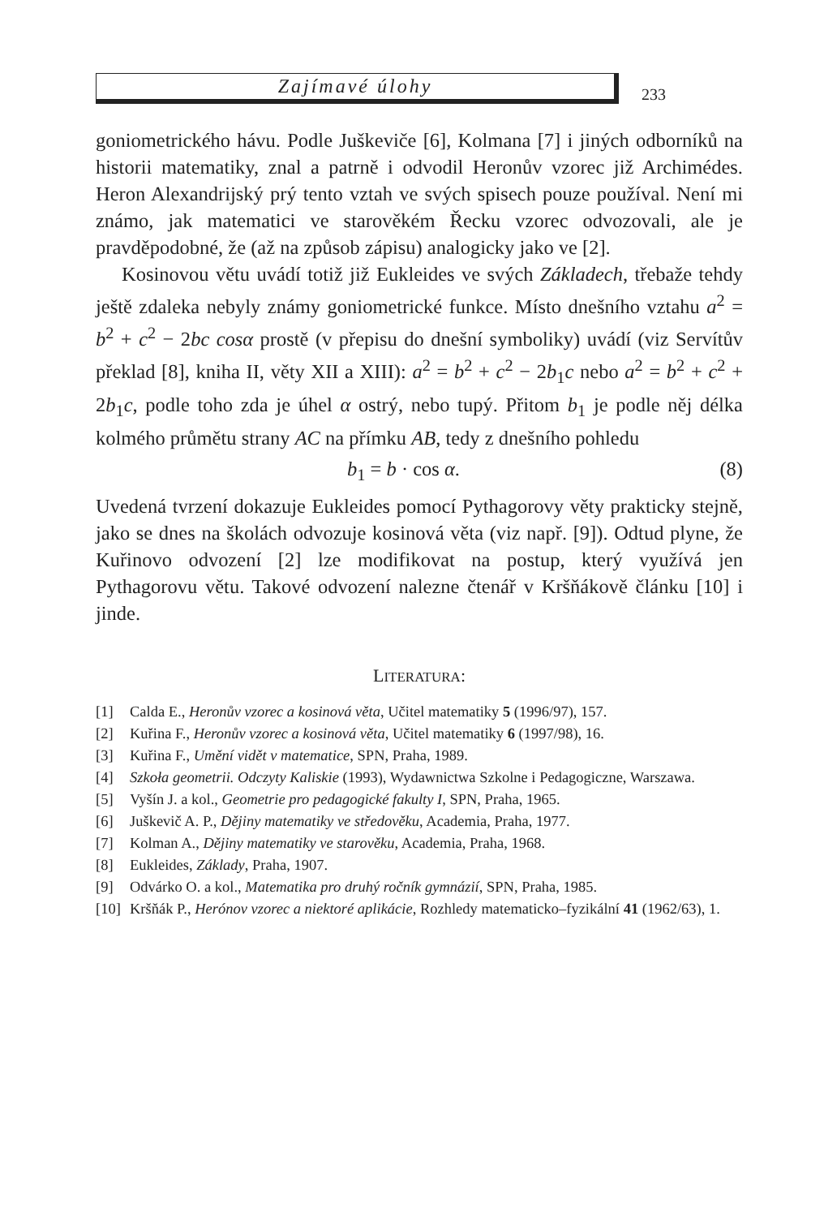Zajímavé úlohy
233
goniometrického hávu. Podle Juškeviče [6], Kolmana [7] i jiných odborníků na historii matematiky, znal a patrně i odvodil Heronův vzorec již Archimédes. Heron Alexandrijský prý tento vztah ve svých spisech pouze používal. Není mi známo, jak matematici ve starověkém Řecku vzorec odvozovali, ale je pravděpodobné, že (až na způsob zápisu) analogicky jako ve [2].
Kosinovou větu uvádí totiž již Eukleides ve svých Základech, třebaže tehdy ještě zdaleka nebyly známy goniometrické funkce. Místo dnešního vztahu a<sup>2</sup> = b<sup>2</sup> + c<sup>2</sup> − 2bc cosα prostě (v přepisu do dnešní symboliky) uvádí (viz Servítův překlad [8], kniha II, věty XII a XIII): a<sup>2</sup> = b<sup>2</sup> + c<sup>2</sup> − 2b<sub>1</sub>c nebo a<sup>2</sup> = b<sup>2</sup> + c<sup>2</sup> + 2b<sub>1</sub>c, podle toho zda je úhel α ostrý, nebo tupý. Přitom b<sub>1</sub> je podle něj délka kolmého průmětu strany AC na přímku AB, tedy z dnešního pohledu
b<sub>1</sub> = b · cos α. (8)
Uvedená tvrzení dokazuje Eukleides pomocí Pythagorovy věty prakticky stejně, jako se dnes na školách odvozuje kosinová věta (viz např. [9]). Odtud plyne, že Kuřinovo odvození [2] lze modifikovat na postup, který využívá jen Pythagorovu větu. Takové odvození nalezne čtenář v Kršňákově článku [10] i jinde.
LITERATURA:
[1] Calda E., Heronův vzorec a kosinová věta, Učitel matematiky 5 (1996/97), 157.
[2] Kuřina F., Heronův vzorec a kosinová věta, Učitel matematiky 6 (1997/98), 16.
[3] Kuřina F., Umění vidět v matematice, SPN, Praha, 1989.
[4] Szkoła geometrii. Odczyty Kaliskie (1993), Wydawnictwa Szkolne i Pedagogiczne, Warszawa.
[5] Vyšín J. a kol., Geometrie pro pedagogické fakulty I, SPN, Praha, 1965.
[6] Juškevič A. P., Dějiny matematiky ve středověku, Academia, Praha, 1977.
[7] Kolman A., Dějiny matematiky ve starověku, Academia, Praha, 1968.
[8] Eukleides, Základy, Praha, 1907.
[9] Odvárko O. a kol., Matematika pro druhý ročník gymnázií, SPN, Praha, 1985.
[10] Kršňák P., Herónov vzorec a niektoré aplikácie, Rozhledy matematicko–fyzikální 41 (1962/63), 1.